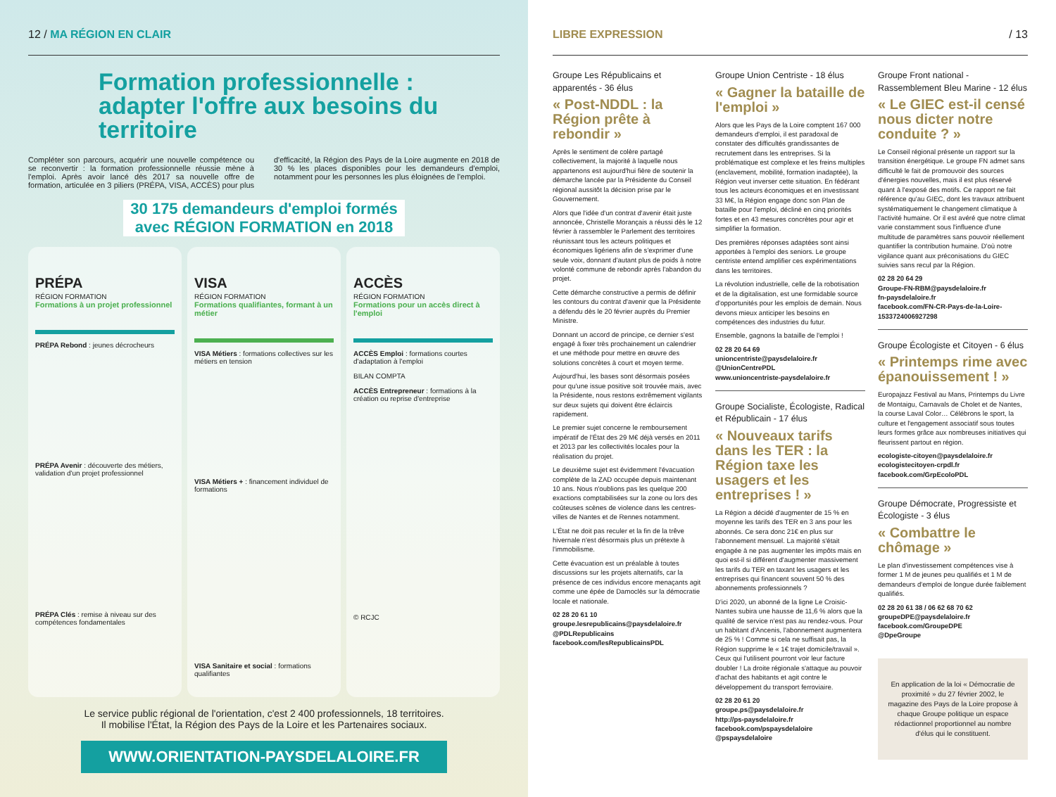12 / MA RÉGION EN CLAIR
Formation professionnelle : adapter l'offre aux besoins du territoire
Compléter son parcours, acquérir une nouvelle compétence ou se reconvertir : la formation professionnelle réussie mène à l'emploi. Après avoir lancé dès 2017 sa nouvelle offre de formation, articulée en 3 piliers (PRÉPA, VISA, ACCÈS) pour plus d'efficacité, la Région des Pays de la Loire augmente en 2018 de 30 % les places disponibles pour les demandeurs d'emploi, notamment pour les personnes les plus éloignées de l'emploi.
30 175 demandeurs d'emploi formés avec RÉGION FORMATION en 2018
PRÉPA
RÉGION FORMATION
Formations à un projet professionnel
PRÉPA Rebond : jeunes décrocheurs
PRÉPA Avenir : découverte des métiers, validation d'un projet professionnel
PRÉPA Clés : remise à niveau sur des compétences fondamentales
VISA
RÉGION FORMATION
Formations qualifiantes, formant à un métier
VISA Métiers : formations collectives sur les métiers en tension
VISA Métiers + : financement individuel de formations
VISA Sanitaire et social : formations qualifiantes
ACCÈS
RÉGION FORMATION
Formations pour un accès direct à l'emploi
ACCÈS Emploi : formations courtes d'adaptation à l'emploi
BILAN COMPTA
ACCÈS Entrepreneur : formations à la création ou reprise d'entreprise
© RCJC
Le service public régional de l'orientation, c'est 2 400 professionnels, 18 territoires.
Il mobilise l'État, la Région des Pays de la Loire et les Partenaires sociaux.
WWW.ORIENTATION-PAYSDELALOIRE.FR
LIBRE EXPRESSION / 13
Groupe Les Républicains et apparentés - 36 élus
« Post-NDDL : la Région prête à rebondir »
Après le sentiment de colère partagé collectivement, la majorité à laquelle nous appartenons est aujourd'hui fière de soutenir la démarche lancée par la Présidente du Conseil régional aussitôt la décision prise par le Gouvernement.
Alors que l'idée d'un contrat d'avenir était juste annoncée, Christelle Morançais a réussi dès le 12 février à rassembler le Parlement des territoires réunissant tous les acteurs politiques et économiques ligériens afin de s'exprimer d'une seule voix, donnant d'autant plus de poids à notre volonté commune de rebondir après l'abandon du projet.
Cette démarche constructive a permis de définir les contours du contrat d'avenir que la Présidente a défendu dès le 20 février auprès du Premier Ministre.
Donnant un accord de principe, ce dernier s'est engagé à fixer très prochainement un calendrier et une méthode pour mettre en œuvre des solutions concrètes à court et moyen terme.
Aujourd'hui, les bases sont désormais posées pour qu'une issue positive soit trouvée mais, avec la Présidente, nous restons extrêmement vigilants sur deux sujets qui doivent être éclaircis rapidement.
Le premier sujet concerne le remboursement impératif de l'État des 29 M€ déjà versés en 2011 et 2013 par les collectivités locales pour la réalisation du projet.
Le deuxième sujet est évidemment l'évacuation complète de la ZAD occupée depuis maintenant 10 ans. Nous n'oublions pas les quelque 200 exactions comptabilisées sur la zone ou lors des coûteuses scènes de violence dans les centres-villes de Nantes et de Rennes notamment.
L'État ne doit pas reculer et la fin de la trêve hivernale n'est désormais plus un prétexte à l'immobilisme.
Cette évacuation est un préalable à toutes discussions sur les projets alternatifs, car la présence de ces individus encore menaçants agit comme une épée de Damoclès sur la démocratie locale et nationale.
02 28 20 61 10
groupe.lesrepublicains@paysdelaloire.fr
@PDLRepublicains
facebook.com/lesRepublicainsPDL
Groupe Union Centriste - 18 élus
« Gagner la bataille de l'emploi »
Alors que les Pays de la Loire comptent 167 000 demandeurs d'emploi, il est paradoxal de constater des difficultés grandissantes de recrutement dans les entreprises. Si la problématique est complexe et les freins multiples (enclavement, mobilité, formation inadaptée), la Région veut inverser cette situation. En fédérant tous les acteurs économiques et en investissant 33 M€, la Région engage donc son Plan de bataille pour l'emploi, décliné en cinq priorités fortes et en 43 mesures concrètes pour agir et simplifier la formation.
Des premières réponses adaptées sont ainsi apportées à l'emploi des seniors. Le groupe centriste entend amplifier ces expérimentations dans les territoires.
La révolution industrielle, celle de la robotisation et de la digitalisation, est une formidable source d'opportunités pour les emplois de demain. Nous devons mieux anticiper les besoins en compétences des industries du futur.
Ensemble, gagnons la bataille de l'emploi !
02 28 20 64 69
unioncentriste@paysdelaloire.fr
@UnionCentrePDL
www.unioncentriste-paysdelaloire.fr
Groupe Socialiste, Écologiste, Radical et Républicain - 17 élus
« Nouveaux tarifs dans les TER : la Région taxe les usagers et les entreprises ! »
La Région a décidé d'augmenter de 15 % en moyenne les tarifs des TER en 3 ans pour les abonnés. Ce sera donc 21€ en plus sur l'abonnement mensuel. La majorité s'était engagée à ne pas augmenter les impôts mais en quoi est-il si différent d'augmenter massivement les tarifs du TER en taxant les usagers et les entreprises qui financent souvent 50 % des abonnements professionnels ?
D'ici 2020, un abonné de la ligne Le Croisic-Nantes subira une hausse de 11,6 % alors que la qualité de service n'est pas au rendez-vous. Pour un habitant d'Ancenis, l'abonnement augmentera de 25 % ! Comme si cela ne suffisait pas, la Région supprime le « 1€ trajet domicile/travail ». Ceux qui l'utilisent pourront voir leur facture doubler ! La droite régionale s'attaque au pouvoir d'achat des habitants et agit contre le développement du transport ferroviaire.
02 28 20 61 20
groupe.ps@paysdelaloire.fr
http://ps-paysdelaloire.fr
facebook.com/pspaysdelaloire
@pspaysdelaloire
Groupe Front national - Rassemblement Bleu Marine - 12 élus
« Le GIEC est-il censé nous dicter notre conduite ? »
Le Conseil régional présente un rapport sur la transition énergétique. Le groupe FN admet sans difficulté le fait de promouvoir des sources d'énergies nouvelles, mais il est plus réservé quant à l'exposé des motifs. Ce rapport ne fait référence qu'au GIEC, dont les travaux attribuent systématiquement le changement climatique à l'activité humaine. Or il est avéré que notre climat varie constamment sous l'influence d'une multitude de paramètres sans pouvoir réellement quantifier la contribution humaine. D'où notre vigilance quant aux préconisations du GIEC suivies sans recul par la Région.
02 28 20 64 29
Groupe-FN-RBM@paysdelaloire.fr
fn-paysdelaloire.fr
facebook.com/FN-CR-Pays-de-la-Loire-1533724006927298
Groupe Écologiste et Citoyen - 6 élus
« Printemps rime avec épanouissement ! »
Europajazz Festival au Mans, Printemps du Livre de Montaigu, Carnavals de Cholet et de Nantes, la course Laval Color… Célébrons le sport, la culture et l'engagement associatif sous toutes leurs formes grâce aux nombreuses initiatives qui fleurissent partout en région.
ecologiste-citoyen@paysdelaloire.fr
ecologistecitoyen-crpdl.fr
facebook.com/GrpEcoloPDL
Groupe Démocrate, Progressiste et Écologiste - 3 élus
« Combattre le chômage »
Le plan d'investissement compétences vise à former 1 M de jeunes peu qualifiés et 1 M de demandeurs d'emploi de longue durée faiblement qualifiés.
02 28 20 61 38 / 06 62 68 70 62
groupeDPE@paysdelaloire.fr
facebook.com/GroupeDPE
@DpeGroupe
En application de la loi « Démocratie de proximité » du 27 février 2002, le magazine des Pays de la Loire propose à chaque Groupe politique un espace rédactionnel proportionnel au nombre d'élus qui le constituent.